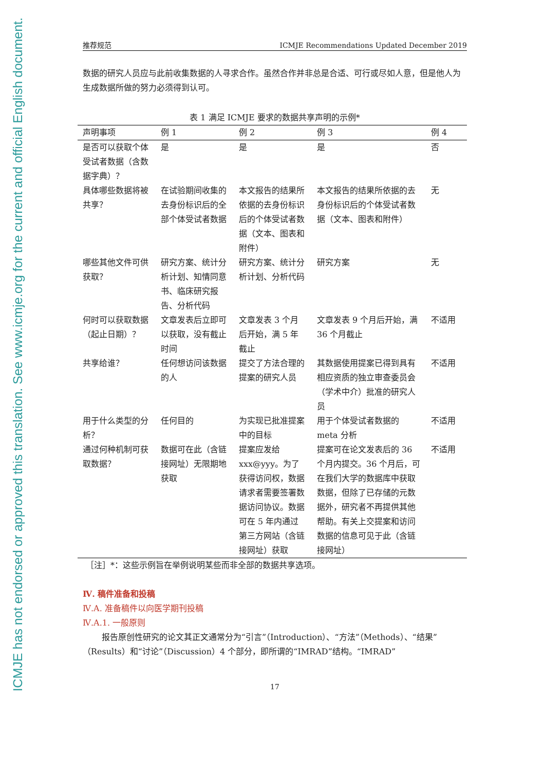ICMJE has not endorsed or approved this translation. See www.icmje.org for the current and official English document.
推荐规范 ICMJE Recommendations Updated December 2019
数据的研究人员应与此前收集数据的人寻求合作。虽然合作并非总是合适、可行或尽如人意，但是他人为生成数据所做的努力必须得到认可。
表 1 满足 ICMJE 要求的数据共享声明的示例*
| 声明事项 | 例 1 | 例 2 | 例 3 | 例 4 |
| --- | --- | --- | --- | --- |
| 是否可以获取个体受试者数据（含数据字典）？ | 是 | 是 | 是 | 否 |
| 具体哪些数据将被共享？ | 在试验期间收集的去身份标识后的全部个体受试者数据 | 本文报告的结果所依据的去身份标识后的个体受试者数据（文本、图表和附件） | 本文报告的结果所依据的去身份标识后的个体受试者数据（文本、图表和附件） | 无 |
| 哪些其他文件可供获取？ | 研究方案、统计分析计划、知情同意书、临床研究报告、分析代码 | 研究方案、统计分析计划、分析代码 | 研究方案 | 无 |
| 何时可以获取数据（起止日期）？ | 文章发表后立即可以获取，没有截止时间 | 文章发表 3 个月后开始，满 5 年截止 | 文章发表 9 个月后开始，满 36 个月截止 | 不适用 |
| 共享给谁？ | 任何想访问该数据的人 | 提交了方法合理的提案的研究人员 | 其数据使用提案已得到具有相应资质的独立审查委员会（学术中介）批准的研究人员 | 不适用 |
| 用于什么类型的分析？ | 任何目的 | 为实现已批准提案中的目标 | 用于个体受试者数据的 meta 分析 | 不适用 |
| 通过何种机制可获取数据？ | 数据可在此（含链接网址）无限期地获取 | 提案应发给 xxx@yyy。为了获得访问权，数据请求者需要签署数据访问协议。数据可在 5 年内通过第三方网站（含链接网址）获取 | 提案可在论文发表后的 36 个月内提交。36 个月后，可在我们大学的数据库中获取数据，但除了已存储的元数据外，研究者不再提供其他帮助。有关上交提案和访问数据的信息可见于此（含链接网址） | 不适用 |
［注］*：这些示例旨在举例说明某些而非全部的数据共享选项。
Ⅳ. 稿件准备和投稿
Ⅳ.A. 准备稿件以向医学期刊投稿
Ⅳ.A.1. 一般原则
报告原创性研究的论文其正文通常分为“引言”（Introduction）、“方法”（Methods）、“结果”（Results）和“讨论”（Discussion）4 个部分，即所谓的“IMRAD”结构。“IMRAD”
17